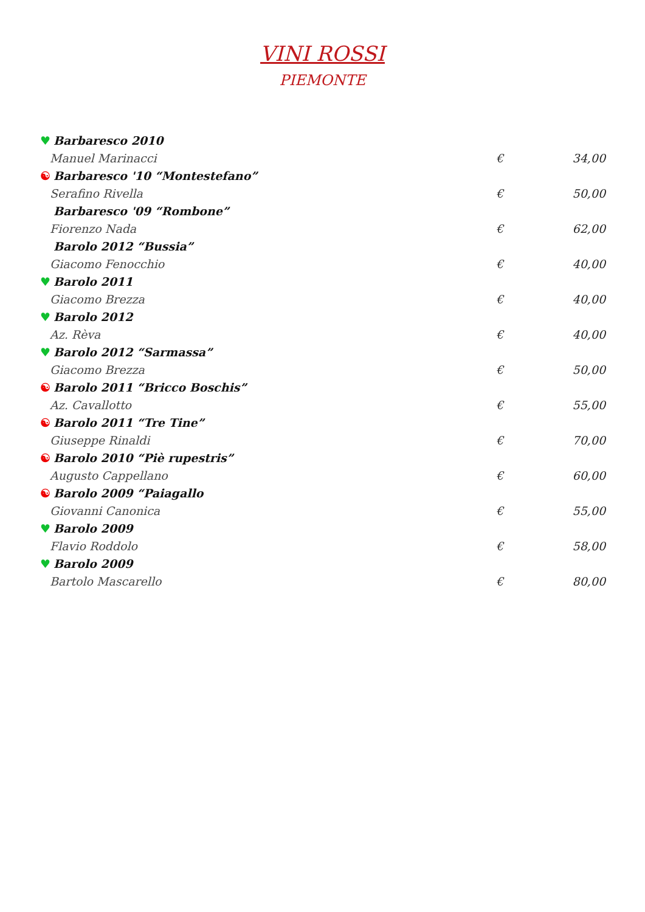VINI ROSSI
PIEMONTE
♥ Barbaresco 2010
Manuel Marinacci € 34,00
☯ Barbaresco '10 “Montestefano”
Serafino Rivella € 50,00
Barbaresco '09 “Rombone”
Fiorenzo Nada € 62,00
Barolo 2012 “Bussia”
Giacomo Fenocchio € 40,00
♥ Barolo 2011
Giacomo Brezza € 40,00
♥ Barolo 2012
Az. Rèva € 40,00
♥ Barolo 2012 “Sarmassa”
Giacomo Brezza € 50,00
☯ Barolo 2011 “Bricco Boschis”
Az. Cavallotto € 55,00
☯ Barolo 2011 “Tre Tine”
Giuseppe Rinaldi € 70,00
☯ Barolo 2010 “Piè rupestris”
Augusto Cappellano € 60,00
☯ Barolo 2009 “Paiagallo
Giovanni Canonica € 55,00
♥ Barolo 2009
Flavio Roddolo € 58,00
♥ Barolo 2009
Bartolo Mascarello € 80,00